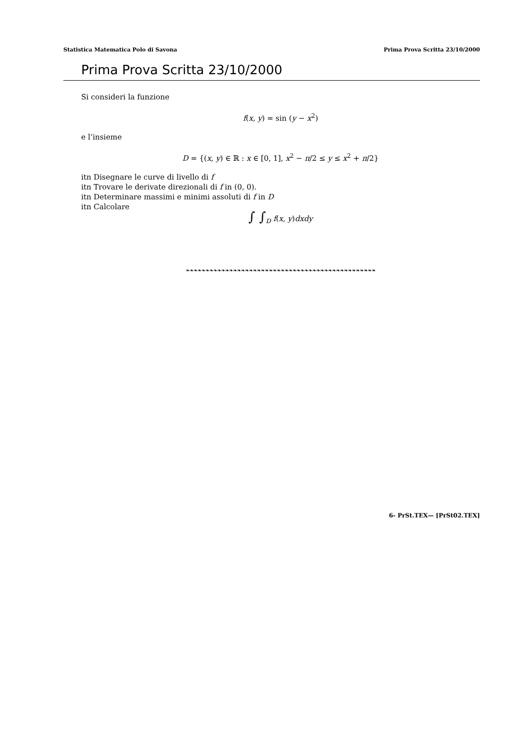Statistica Matematica Polo di Savona Prima Prova Scritta 23/10/2000
Prima Prova Scritta 23/10/2000
Si consideri la funzione
f(x, y) = sin (y − x<sup>2</sup>)
e l’insieme
D = {(x, y) ∈ ℝ : x ∈ [0, 1], x<sup>2</sup> − π/2 ≤ y ≤ x<sup>2</sup> + π/2}
itn Disegnare le curve di livello di f
itn Trovare le derivate direzionali di f in (0, 0).
itn Determinare massimi e minimi assoluti di f in D
itn Calcolare
∫ ∫<sub>D</sub> f(x, y)dxdy
❧❧❧❧❧❧❧❧❧❧❧❧❧❧❧❧❧❧❧❧❧❧❧❧❧❧❧❧❧❧❧❧❧❧❧❧❧❧❧❧❧❧❧❧❧❧❧❧
6- PrSt.TEX— [PrSt02.TEX]